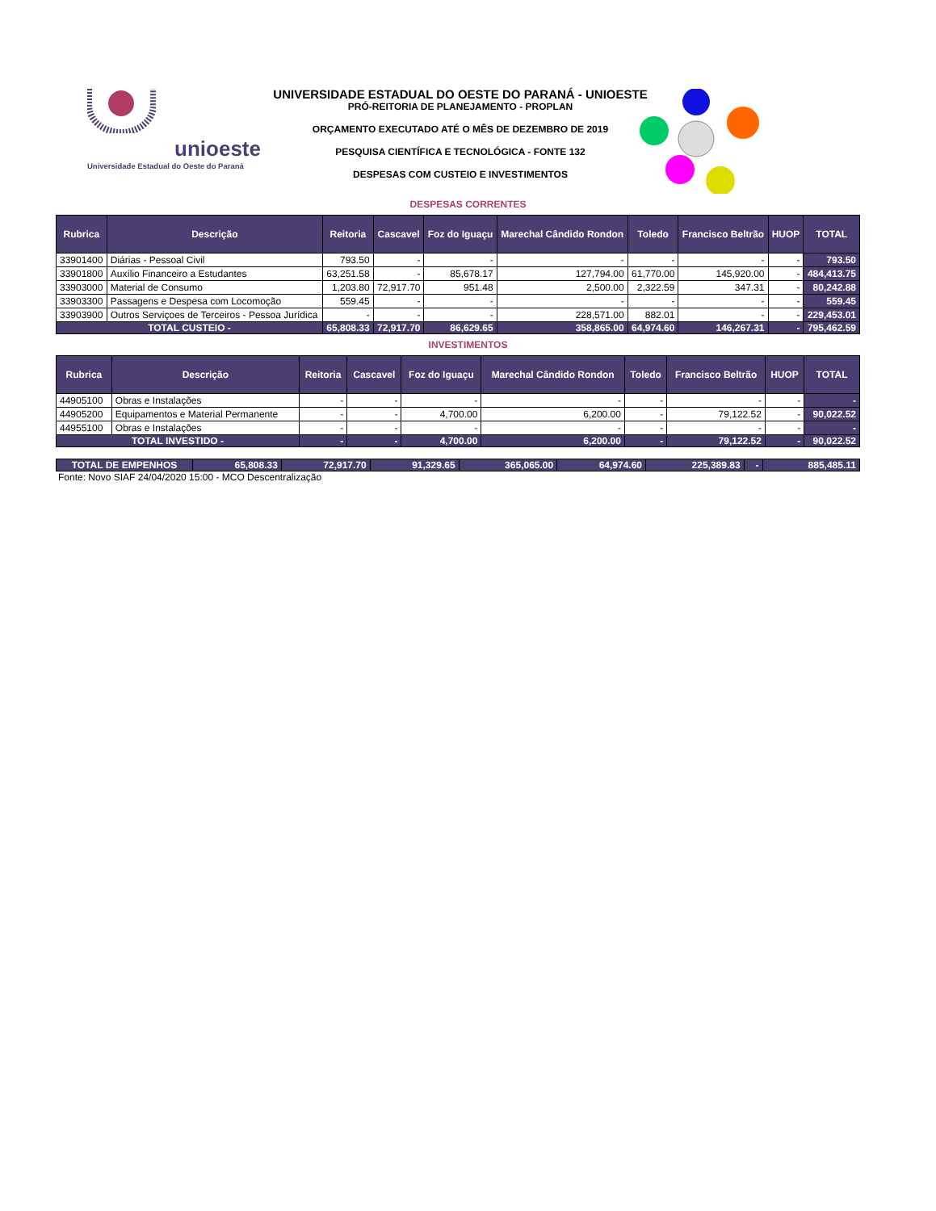unioeste
Universidade Estadual do Oeste do Paraná
UNIVERSIDADE ESTADUAL DO OESTE DO PARANÁ - UNIOESTE
PRÓ-REITORIA DE PLANEJAMENTO - PROPLAN
ORÇAMENTO EXECUTADO ATÉ O MÊS DE DEZEMBRO DE 2019
PESQUISA CIENTÍFICA E TECNOLÓGICA - FONTE 132
DESPESAS COM CUSTEIO E INVESTIMENTOS
DESPESAS CORRENTES
| Rubrica | Descrição | Reitoria | Cascavel | Foz do Iguaçu | Marechal Cândido Rondon | Toledo | Francisco Beltrão | HUOP | TOTAL |
| --- | --- | --- | --- | --- | --- | --- | --- | --- | --- |
| 33901400 | Diárias - Pessoal Civil | 793.50 | - | - | - | - | - | - | 793.50 |
| 33901800 | Auxílio Financeiro a Estudantes | 63,251.58 | - | 85,678.17 | 127,794.00 | 61,770.00 | 145,920.00 | - | 484,413.75 |
| 33903000 | Material de Consumo | 1,203.80 | 72,917.70 | 951.48 | 2,500.00 | 2,322.59 | 347.31 | - | 80,242.88 |
| 33903300 | Passagens e Despesa com Locomoção | 559.45 | - | - | - | - | - | - | 559.45 |
| 33903900 | Outros Serviçoes de Terceiros - Pessoa Jurídica | - | - | - | 228,571.00 | 882.01 | - | - | 229,453.01 |
| TOTAL CUSTEIO - | | 65,808.33 | 72,917.70 | 86,629.65 | 358,865.00 | 64,974.60 | 146,267.31 | - | 795,462.59 |
INVESTIMENTOS
| Rubrica | Descrição | Reitoria | Cascavel | Foz do Iguaçu | Marechal Cândido Rondon | Toledo | Francisco Beltrão | HUOP | TOTAL |
| --- | --- | --- | --- | --- | --- | --- | --- | --- | --- |
| 44905100 | Obras e Instalações | - | - | - | - | - | - | - | - |
| 44905200 | Equipamentos e Material Permanente | - | - | 4,700.00 | 6,200.00 | - | 79,122.52 | - | 90,022.52 |
| 44955100 | Obras e Instalações | - | - | - | - | - | - | - | - |
| TOTAL INVESTIDO - | | - | - | 4,700.00 | 6,200.00 | - | 79,122.52 | - | 90,022.52 |
| TOTAL DE EMPENHOS | 65,808.33 | 72,917.70 | 91,329.65 | 365,065.00 | 64,974.60 | 225,389.83 | - | 885,485.11 |
Fonte: Novo SIAF 24/04/2020 15:00 - MCO Descentralização